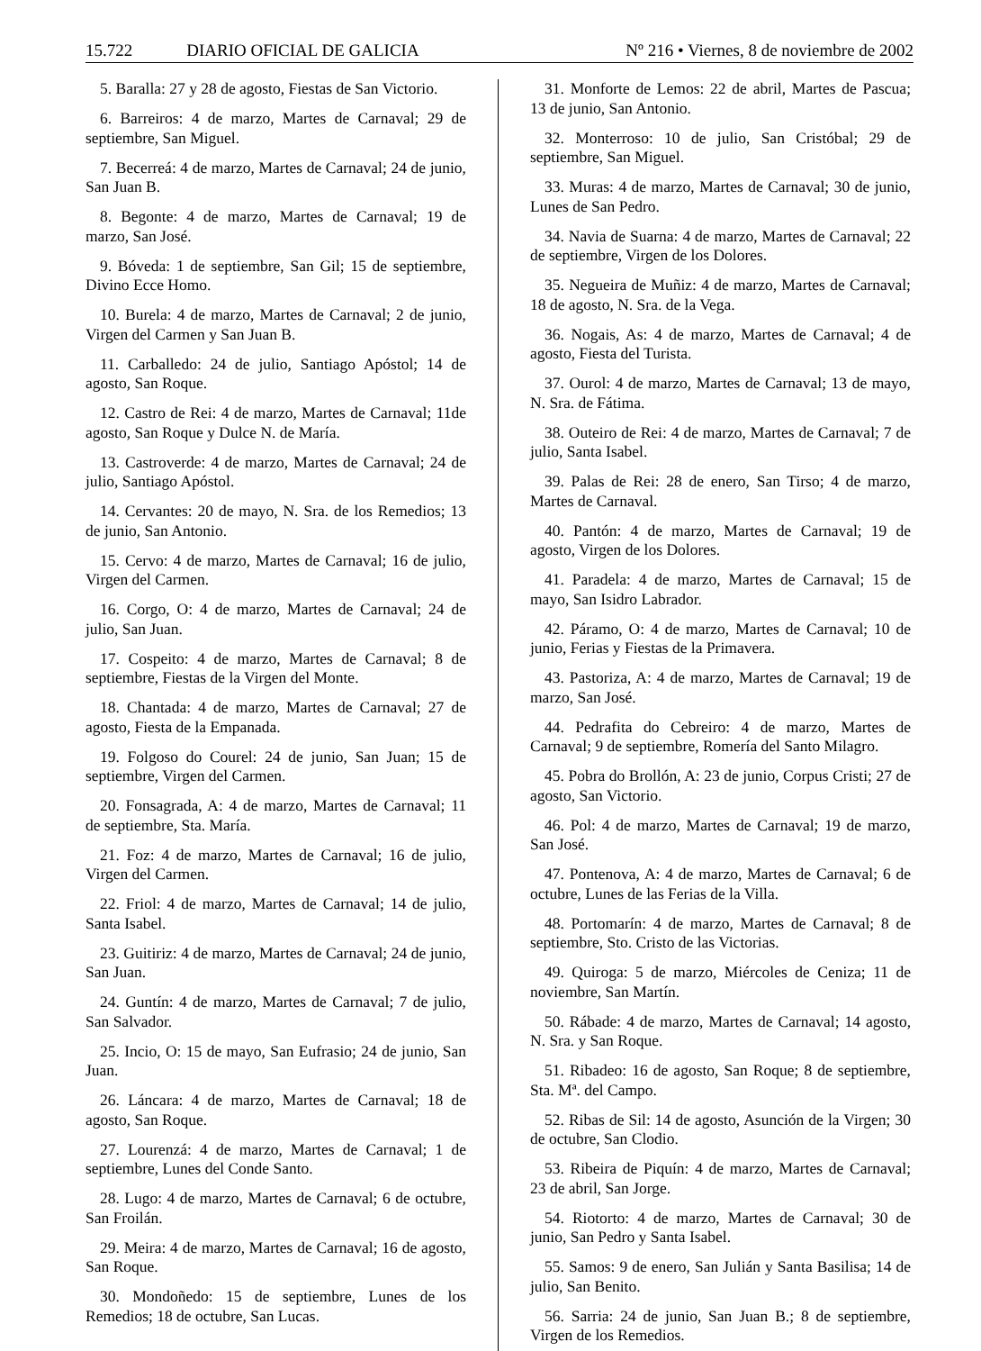15.722 DIARIO OFICIAL DE GALICIA Nº 216 • Viernes, 8 de noviembre de 2002
5. Baralla: 27 y 28 de agosto, Fiestas de San Victorio.
6. Barreiros: 4 de marzo, Martes de Carnaval; 29 de septiembre, San Miguel.
7. Becerreá: 4 de marzo, Martes de Carnaval; 24 de junio, San Juan B.
8. Begonte: 4 de marzo, Martes de Carnaval; 19 de marzo, San José.
9. Bóveda: 1 de septiembre, San Gil; 15 de septiembre, Divino Ecce Homo.
10. Burela: 4 de marzo, Martes de Carnaval; 2 de junio, Virgen del Carmen y San Juan B.
11. Carballedo: 24 de julio, Santiago Apóstol; 14 de agosto, San Roque.
12. Castro de Rei: 4 de marzo, Martes de Carnaval; 11de agosto, San Roque y Dulce N. de María.
13. Castroverde: 4 de marzo, Martes de Carnaval; 24 de julio, Santiago Apóstol.
14. Cervantes: 20 de mayo, N. Sra. de los Remedios; 13 de junio, San Antonio.
15. Cervo: 4 de marzo, Martes de Carnaval; 16 de julio, Virgen del Carmen.
16. Corgo, O: 4 de marzo, Martes de Carnaval; 24 de julio, San Juan.
17. Cospeito: 4 de marzo, Martes de Carnaval; 8 de septiembre, Fiestas de la Virgen del Monte.
18. Chantada: 4 de marzo, Martes de Carnaval; 27 de agosto, Fiesta de la Empanada.
19. Folgoso do Courel: 24 de junio, San Juan; 15 de septiembre, Virgen del Carmen.
20. Fonsagrada, A: 4 de marzo, Martes de Carnaval; 11 de septiembre, Sta. María.
21. Foz: 4 de marzo, Martes de Carnaval; 16 de julio, Virgen del Carmen.
22. Friol: 4 de marzo, Martes de Carnaval; 14 de julio, Santa Isabel.
23. Guitiriz: 4 de marzo, Martes de Carnaval; 24 de junio, San Juan.
24. Guntín: 4 de marzo, Martes de Carnaval; 7 de julio, San Salvador.
25. Incio, O: 15 de mayo, San Eufrasio; 24 de junio, San Juan.
26. Láncara: 4 de marzo, Martes de Carnaval; 18 de agosto, San Roque.
27. Lourenzá: 4 de marzo, Martes de Carnaval; 1 de septiembre, Lunes del Conde Santo.
28. Lugo: 4 de marzo, Martes de Carnaval; 6 de octubre, San Froilán.
29. Meira: 4 de marzo, Martes de Carnaval; 16 de agosto, San Roque.
30. Mondoñedo: 15 de septiembre, Lunes de los Remedios; 18 de octubre, San Lucas.
31. Monforte de Lemos: 22 de abril, Martes de Pascua; 13 de junio, San Antonio.
32. Monterroso: 10 de julio, San Cristóbal; 29 de septiembre, San Miguel.
33. Muras: 4 de marzo, Martes de Carnaval; 30 de junio, Lunes de San Pedro.
34. Navia de Suarna: 4 de marzo, Martes de Carnaval; 22 de septiembre, Virgen de los Dolores.
35. Negueira de Muñiz: 4 de marzo, Martes de Carnaval; 18 de agosto, N. Sra. de la Vega.
36. Nogais, As: 4 de marzo, Martes de Carnaval; 4 de agosto, Fiesta del Turista.
37. Ourol: 4 de marzo, Martes de Carnaval; 13 de mayo, N. Sra. de Fátima.
38. Outeiro de Rei: 4 de marzo, Martes de Carnaval; 7 de julio, Santa Isabel.
39. Palas de Rei: 28 de enero, San Tirso; 4 de marzo, Martes de Carnaval.
40. Pantón: 4 de marzo, Martes de Carnaval; 19 de agosto, Virgen de los Dolores.
41. Paradela: 4 de marzo, Martes de Carnaval; 15 de mayo, San Isidro Labrador.
42. Páramo, O: 4 de marzo, Martes de Carnaval; 10 de junio, Ferias y Fiestas de la Primavera.
43. Pastoriza, A: 4 de marzo, Martes de Carnaval; 19 de marzo, San José.
44. Pedrafita do Cebreiro: 4 de marzo, Martes de Carnaval; 9 de septiembre, Romería del Santo Milagro.
45. Pobra do Brollón, A: 23 de junio, Corpus Cristi; 27 de agosto, San Victorio.
46. Pol: 4 de marzo, Martes de Carnaval; 19 de marzo, San José.
47. Pontenova, A: 4 de marzo, Martes de Carnaval; 6 de octubre, Lunes de las Ferias de la Villa.
48. Portomarín: 4 de marzo, Martes de Carnaval; 8 de septiembre, Sto. Cristo de las Victorias.
49. Quiroga: 5 de marzo, Miércoles de Ceniza; 11 de noviembre, San Martín.
50. Rábade: 4 de marzo, Martes de Carnaval; 14 agosto, N. Sra. y San Roque.
51. Ribadeo: 16 de agosto, San Roque; 8 de septiembre, Sta. Mª. del Campo.
52. Ribas de Sil: 14 de agosto, Asunción de la Virgen; 30 de octubre, San Clodio.
53. Ribeira de Piquín: 4 de marzo, Martes de Carnaval; 23 de abril, San Jorge.
54. Riotorto: 4 de marzo, Martes de Carnaval; 30 de junio, San Pedro y Santa Isabel.
55. Samos: 9 de enero, San Julián y Santa Basilisa; 14 de julio, San Benito.
56. Sarria: 24 de junio, San Juan B.; 8 de septiembre, Virgen de los Remedios.